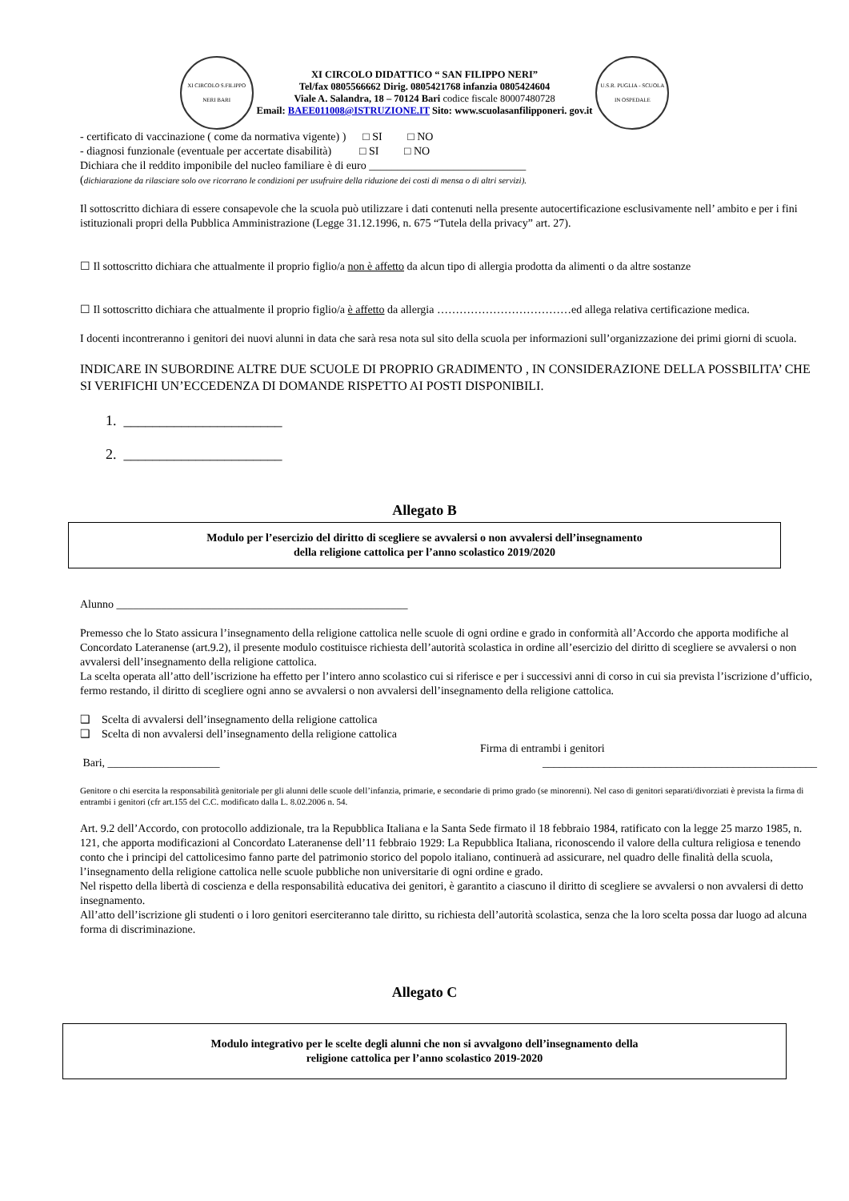XI CIRCOLO S.FILIPPO NERI BARI
XI CIRCOLO DIDATTICO “ SAN FILIPPO NERI”
Tel/fax 0805566662 Dirig. 0805421768 infanzia 0805424604
Viale A. Salandra, 18 – 70124 Bari codice fiscale 80007480728
Email: BAEE011008@ISTRUZIONE.IT Sito: www.scuolasanfilipponeri. gov.it
U.S.R. PUGLIA - SCUOLA IN OSPEDALE
- certificato di vaccinazione ( come da normativa vigente) ) □ SI □ NO
- diagnosi funzionale (eventuale per accertate disabilità) □ SI □ NO
Dichiara che il reddito imponibile del nucleo familiare è di euro ____________________________
(dichiarazione da rilasciare solo ove ricorrano le condizioni per usufruire della riduzione dei costi di mensa o di altri servizi).
Il sottoscritto dichiara di essere consapevole che la scuola può utilizzare i dati contenuti nella presente autocertificazione esclusivamente nell’ ambito e per i fini istituzionali propri della Pubblica Amministrazione (Legge 31.12.1996, n. 675 “Tutela della privacy” art. 27).
☐ Il sottoscritto dichiara che attualmente il proprio figlio/a non è affetto da alcun tipo di allergia prodotta da alimenti o da altre sostanze
☐ Il sottoscritto dichiara che attualmente il proprio figlio/a è affetto da allergia ………………………………ed allega relativa certificazione medica.
I docenti incontreranno i genitori dei nuovi alunni in data che sarà resa nota sul sito della scuola per informazioni sull’organizzazione dei primi giorni di scuola.
INDICARE IN SUBORDINE ALTRE DUE SCUOLE DI PROPRIO GRADIMENTO , IN CONSIDERAZIONE DELLA POSSBILITA’ CHE SI VERIFICHI UN’ECCEDENZA DI DOMANDE RISPETTO AI POSTI DISPONIBILI.
1. ______________________
2. ______________________
Allegato B
Modulo per l’esercizio del diritto di scegliere se avvalersi o non avvalersi dell’insegnamento
della religione cattolica per l’anno scolastico 2019/2020
Alunno ____________________________________________________
Premesso che lo Stato assicura l’insegnamento della religione cattolica nelle scuole di ogni ordine e grado in conformità all’Accordo che apporta modifiche al Concordato Lateranense (art.9.2), il presente modulo costituisce richiesta dell’autorità scolastica in ordine all’esercizio del diritto di scegliere se avvalersi o non avvalersi dell’insegnamento della religione cattolica.
La scelta operata all’atto dell’iscrizione ha effetto per l’intero anno scolastico cui si riferisce e per i successivi anni di corso in cui sia prevista l’iscrizione d’ufficio, fermo restando, il diritto di scegliere ogni anno se avvalersi o non avvalersi dell’insegnamento della religione cattolica.
❑ Scelta di avvalersi dell’insegnamento della religione cattolica
❑ Scelta di non avvalersi dell’insegnamento della religione cattolica
Firma di entrambi i genitori
Bari, ____________________ _________________________________________________
Genitore o chi esercita la responsabilità genitoriale per gli alunni delle scuole dell’infanzia, primarie, e secondarie di primo grado (se minorenni). Nel caso di genitori separati/divorziati è prevista la firma di entrambi i genitori (cfr art.155 del C.C. modificato dalla L. 8.02.2006 n. 54.
Art. 9.2 dell’Accordo, con protocollo addizionale, tra la Repubblica Italiana e la Santa Sede firmato il 18 febbraio 1984, ratificato con la legge 25 marzo 1985, n. 121, che apporta modificazioni al Concordato Lateranense dell’11 febbraio 1929: La Repubblica Italiana, riconoscendo il valore della cultura religiosa e tenendo conto che i principi del cattolicesimo fanno parte del patrimonio storico del popolo italiano, continuerà ad assicurare, nel quadro delle finalità della scuola, l’insegnamento della religione cattolica nelle scuole pubbliche non universitarie di ogni ordine e grado.
Nel rispetto della libertà di coscienza e della responsabilità educativa dei genitori, è garantito a ciascuno il diritto di scegliere se avvalersi o non avvalersi di detto insegnamento.
All’atto dell’iscrizione gli studenti o i loro genitori eserciteranno tale diritto, su richiesta dell’autorità scolastica, senza che la loro scelta possa dar luogo ad alcuna forma di discriminazione.
Allegato C
Modulo integrativo per le scelte degli alunni che non si avvalgono dell’insegnamento della
religione cattolica per l’anno scolastico 2019-2020